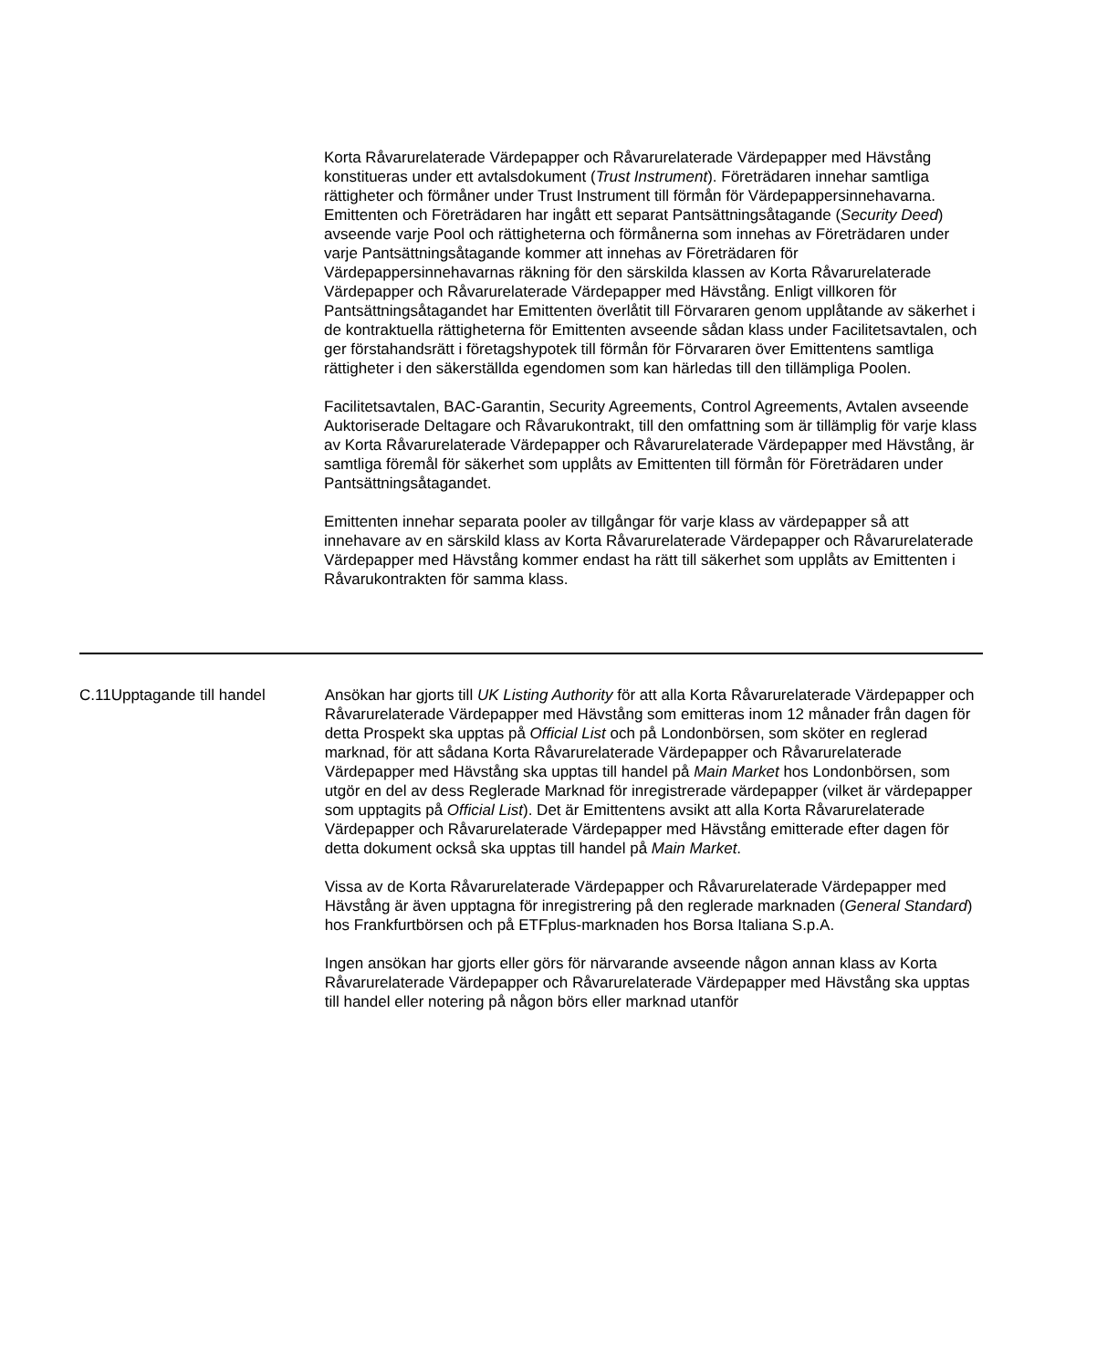Korta Råvarurelaterade Värdepapper och Råvarurelaterade Värdepapper med Hävstång konstitueras under ett avtalsdokument (Trust Instrument). Företrädaren innehar samtliga rättigheter och förmåner under Trust Instrument till förmån för Värdepappersinnehavarna. Emittenten och Företrädaren har ingått ett separat Pantsättningsåtagande (Security Deed) avseende varje Pool och rättigheterna och förmånerna som innehas av Företrädaren under varje Pantsättningsåtagande kommer att innehas av Företrädaren för Värdepappersinnehavarnas räkning för den särskilda klassen av Korta Råvarurelaterade Värdepapper och Råvarurelaterade Värdepapper med Hävstång. Enligt villkoren för Pantsättningsåtagandet har Emittenten överlåtit till Förvararen genom upplåtande av säkerhet i de kontraktuella rättigheterna för Emittenten avseende sådan klass under Facilitetsavtalen, och ger förstahandsrätt i företagshypotek till förmån för Förvararen över Emittentens samtliga rättigheter i den säkerställda egendomen som kan härledas till den tillämpliga Poolen.
Facilitetsavtalen, BAC-Garantin, Security Agreements, Control Agreements, Avtalen avseende Auktoriserade Deltagare och Råvarukontrakt, till den omfattning som är tillämplig för varje klass av Korta Råvarurelaterade Värdepapper och Råvarurelaterade Värdepapper med Hävstång, är samtliga föremål för säkerhet som upplåts av Emittenten till förmån för Företrädaren under Pantsättningsåtagandet.
Emittenten innehar separata pooler av tillgångar för varje klass av värdepapper så att innehavare av en särskild klass av Korta Råvarurelaterade Värdepapper och Råvarurelaterade Värdepapper med Hävstång kommer endast ha rätt till säkerhet som upplåts av Emittenten i Råvarukontrakten för samma klass.
| C.11 | Upptagande till handel | Ansökan har gjorts till UK Listing Authority för att alla Korta Råvarurelaterade Värdepapper och Råvarurelaterade Värdepapper med Hävstång som emitteras inom 12 månader från dagen för detta Prospekt ska upptas på Official List och på Londonbörsen, som sköter en reglerad marknad, för att sådana Korta Råvarurelaterade Värdepapper och Råvarurelaterade Värdepapper med Hävstång ska upptas till handel på Main Market hos Londonbörsen, som utgör en del av dess Reglerade Marknad för inregistrerade värdepapper (vilket är värdepapper som upptagits på Official List ). Det är Emittentens avsikt att alla Korta Råvarurelaterade Värdepapper och Råvarurelaterade Värdepapper med Hävstång emitterade efter dagen för detta dokument också ska upptas till handel på Main Market . Vissa av de Korta Råvarurelaterade Värdepapper och Råvarurelaterade Värdepapper med Hävstång är även upptagna för inregistrering på den reglerade marknaden ( General Standard ) hos Frankfurtbörsen och på ETFplus-marknaden hos Borsa Italiana S.p.A. Ingen ansökan har gjorts eller görs för närvarande avseende någon annan klass av Korta Råvarurelaterade Värdepapper och Råvarurelaterade Värdepapper med Hävstång ska upptas till handel eller notering på någon börs eller marknad utanför |